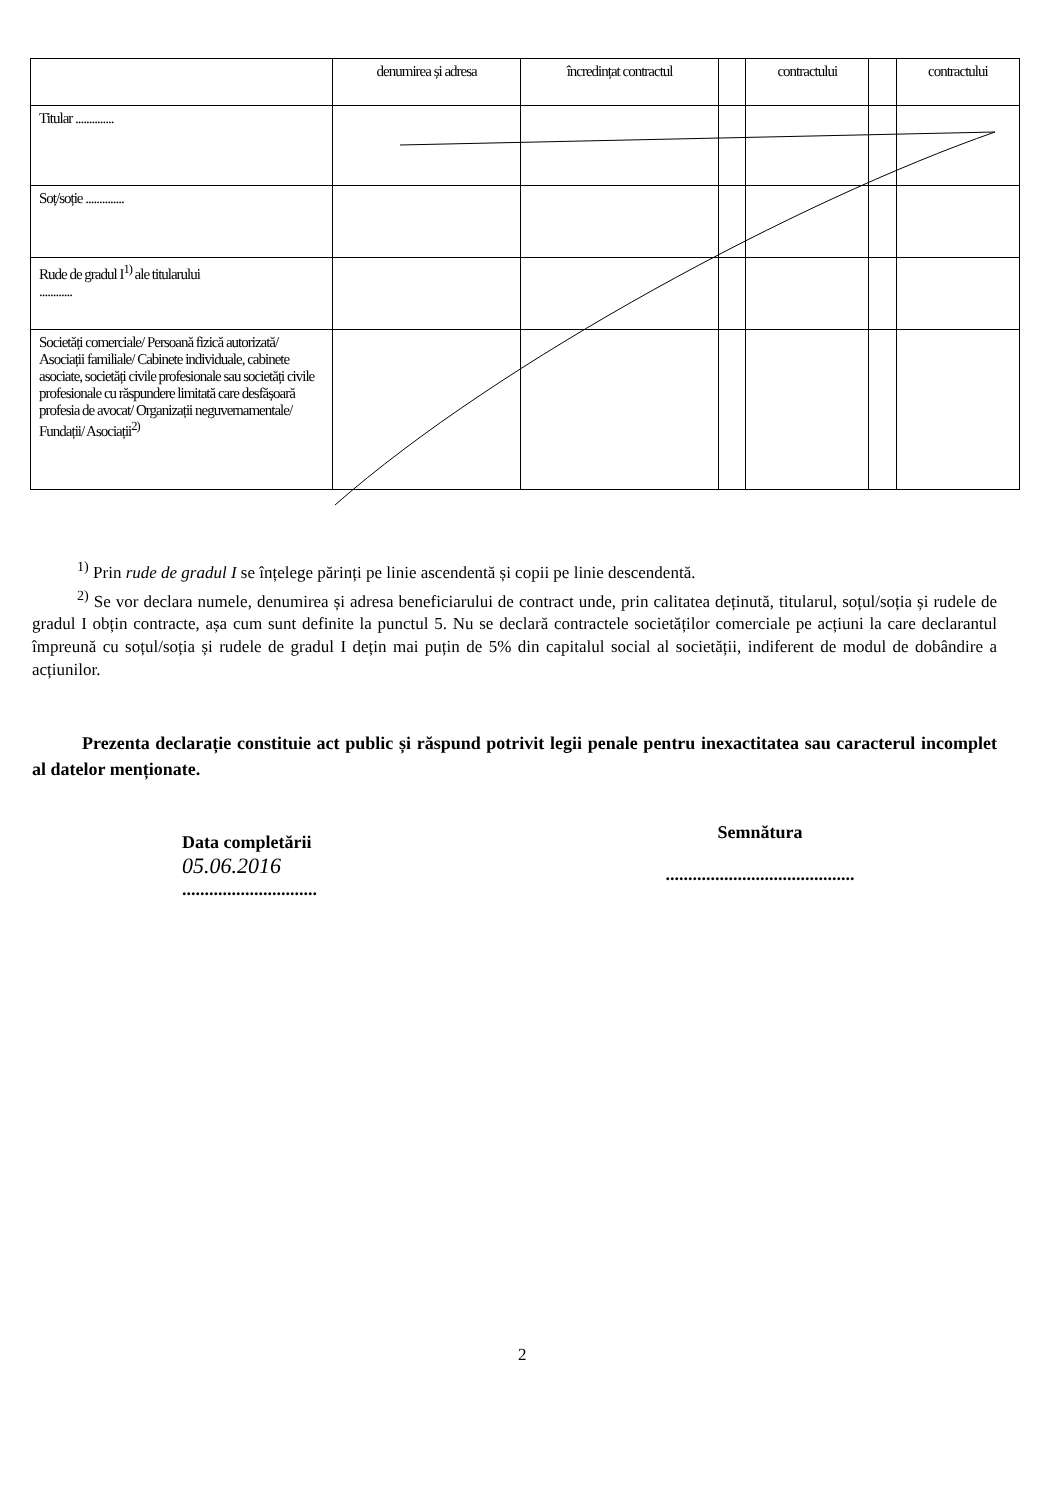| | denumirea și adresa | încredințat contractul | | contractului | | contractului |
| --- | --- | --- | --- | --- | --- | --- |
| Titular .............. | | | | | | |
| Soț/soție .............. | | | | | | |
| Rude de gradul I<sup>1)</sup> ale titularului ............ | | | | | | |
| Societăți comerciale/ Persoană fizică autorizată/ Asociații familiale/ Cabinete individuale, cabinete asociate, societăți civile profesionale sau societăți civile profesionale cu răspundere limitată care desfășoară profesia de avocat/ Organizații neguvernamentale/ Fundații/ Asociații<sup>2)</sup> | | | | | | |
<sup>1)</sup> Prin rude de gradul I se înțelege părinți pe linie ascendentă și copii pe linie descendentă.
<sup>2)</sup> Se vor declara numele, denumirea și adresa beneficiarului de contract unde, prin calitatea deținută, titularul, soțul/soția și rudele de gradul I obțin contracte, așa cum sunt definite la punctul 5. Nu se declară contractele societăților comerciale pe acțiuni la care declarantul împreună cu soțul/soția și rudele de gradul I dețin mai puțin de 5% din capitalul social al societății, indiferent de modul de dobândire a acțiunilor.
Prezenta declarație constituie act public și răspund potrivit legii penale pentru inexactitatea sau caracterul incomplet al datelor menționate.
Data completării
05.06.2016
..............................
Semnătura
..........................................
2